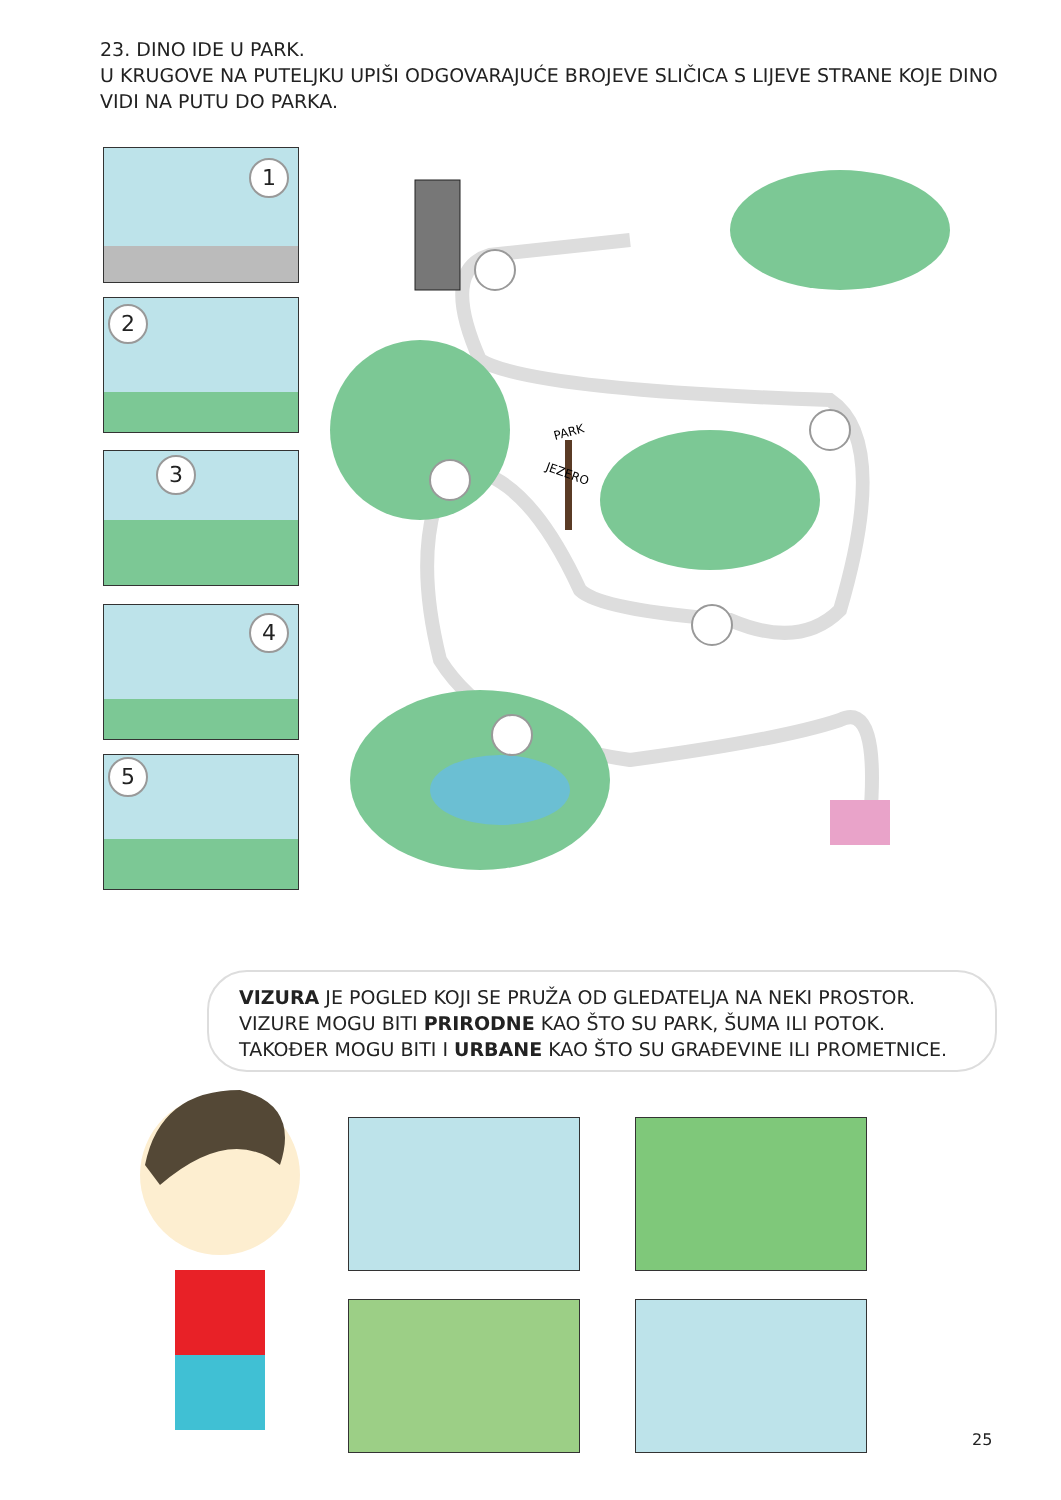23. DINO IDE U PARK.
U KRUGOVE NA PUTELJKU UPIŠI ODGOVARAJUĆE BROJEVE SLIČICA S LIJEVE STRANE KOJE DINO VIDI NA PUTU DO PARKA.
1
2
3
4
5
PARK
JEZERO
VIZURA JE POGLED KOJI SE PRUŽA OD GLEDATELJA NA NEKI PROSTOR. VIZURE MOGU BITI PRIRODNE KAO ŠTO SU PARK, ŠUMA ILI POTOK. TAKOĐER MOGU BITI I URBANE KAO ŠTO SU GRAĐEVINE ILI PROMETNICE.
25